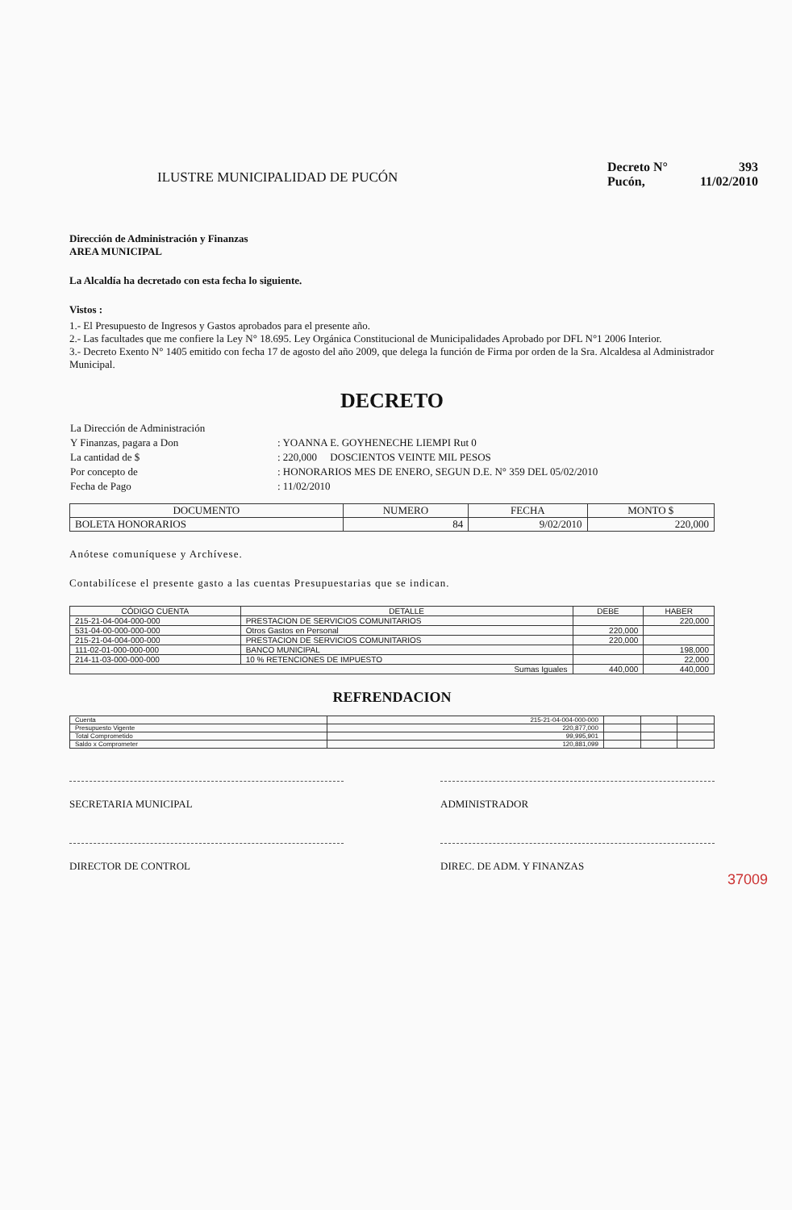ILUSTRE MUNICIPALIDAD DE PUCÓN
| Decreto N° | 393 |
| Pucón, | 11/02/2010 |
Dirección de Administración y Finanzas
AREA MUNICIPAL
La Alcaldía ha decretado con esta fecha lo siguiente.
Vistos :
1.- El Presupuesto de Ingresos y Gastos aprobados para el presente año.
2.- Las facultades que me confiere la Ley N° 18.695. Ley Orgánica Constitucional de Municipalidades Aprobado por DFL N°1 2006 Interior.
3.- Decreto Exento N° 1405 emitido con fecha 17 de agosto del año 2009, que delega la función de Firma por orden de la Sra. Alcaldesa al Administrador Municipal.
DECRETO
| La Dirección de Administración | |
| Y Finanzas, pagara a Don | : YOANNA E. GOYHENECHE LIEMPI Rut 0 |
| La cantidad de $ | : 220,000 DOSCIENTOS VEINTE MIL PESOS |
| Por concepto de | : HONORARIOS MES DE ENERO, SEGUN D.E. N° 359 DEL 05/02/2010 |
| Fecha de Pago | : 11/02/2010 |
| DOCUMENTO | NUMERO | FECHA | MONTO $ |
| --- | --- | --- | --- |
| BOLETA HONORARIOS | 84 | 9/02/2010 | 220,000 |
Anótese comuníquese y Archívese.
Contabilícese el presente gasto a las cuentas Presupuestarias que se indican.
| CÓDIGO CUENTA | DETALLE | DEBE | HABER |
| --- | --- | --- | --- |
| 215-21-04-004-000-000 | PRESTACION DE SERVICIOS COMUNITARIOS | | 220,000 |
| 531-04-00-000-000-000 | Otros Gastos en Personal | 220,000 | |
| 215-21-04-004-000-000 | PRESTACION DE SERVICIOS COMUNITARIOS | 220,000 | |
| 111-02-01-000-000-000 | BANCO MUNICIPAL | | 198,000 |
| 214-11-03-000-000-000 | 10 % RETENCIONES DE IMPUESTO | | 22,000 |
| Sumas Iguales | | 440,000 | 440,000 |
REFRENDACION
| Cuenta | 215-21-04-004-000-000 | | | |
| Presupuesto Vigente | 220,877,000 | | | |
| Total Comprometido | 99,995,901 | | | |
| Saldo x Comprometer | 120,881,099 | | | |
SECRETARIA MUNICIPAL ADMINISTRADOR
DIRECTOR DE CONTROL DIREC. DE ADM. Y FINANZAS
37009